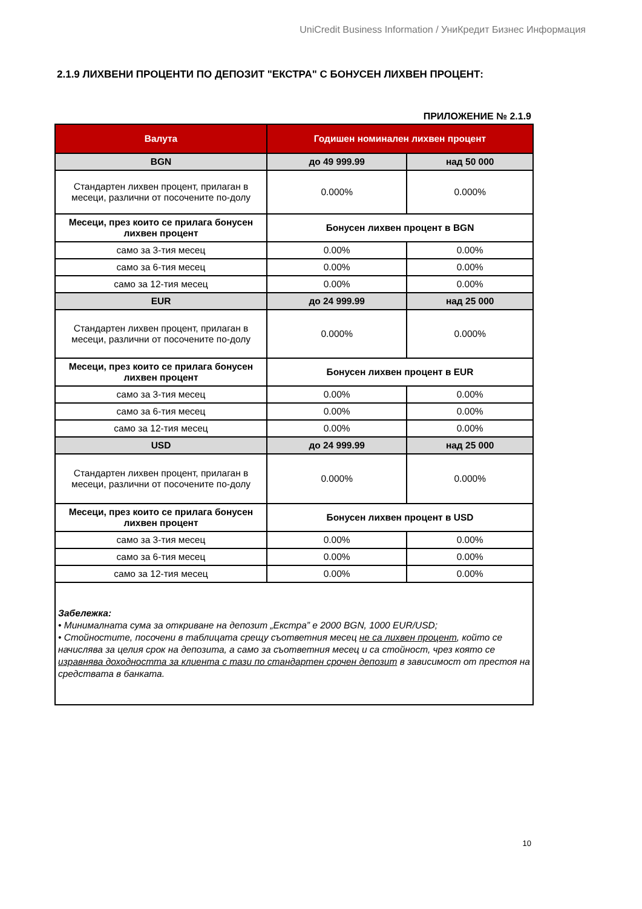UniCredit Business Information / УниКредит Бизнес Информация
2.1.9 ЛИХВЕНИ ПРОЦЕНТИ ПО ДЕПОЗИТ "ЕКСТРА" С БОНУСЕН ЛИХВЕН ПРОЦЕНТ:
ПРИЛОЖЕНИЕ № 2.1.9
| Валута | Годишен номинален лихвен процент | |
| --- | --- | --- |
| BGN | до 49 999.99 | над 50 000 |
| Стандартен лихвен процент, прилаган в месеци, различни от посочените по-долу | 0.000% | 0.000% |
| Месеци, през които се прилага бонусен лихвен процент | Бонусен лихвен процент в BGN | |
| само за 3-тия месец | 0.00% | 0.00% |
| само за 6-тия месец | 0.00% | 0.00% |
| само за 12-тия месец | 0.00% | 0.00% |
| EUR | до 24 999.99 | над 25 000 |
| Стандартен лихвен процент, прилаган в месеци, различни от посочените по-долу | 0.000% | 0.000% |
| Месеци, през които се прилага бонусен лихвен процент | Бонусен лихвен процент в EUR | |
| само за 3-тия месец | 0.00% | 0.00% |
| само за 6-тия месец | 0.00% | 0.00% |
| само за 12-тия месец | 0.00% | 0.00% |
| USD | до 24 999.99 | над 25 000 |
| Стандартен лихвен процент, прилаган в месеци, различни от посочените по-долу | 0.000% | 0.000% |
| Месеци, през които се прилага бонусен лихвен процент | Бонусен лихвен процент в USD | |
| само за 3-тия месец | 0.00% | 0.00% |
| само за 6-тия месец | 0.00% | 0.00% |
| само за 12-тия месец | 0.00% | 0.00% |
| Забележка: • Минималната сума за откриване на депозит „Екстра” е 2000 BGN, 1000 EUR/USD; • Стойностите, посочени в таблицата срещу съответния месец не са лихвен процент , който се начислява за целия срок на депозита, а само за съответния месец и са стойност, чрез която се изравнява доходността за клиента с тази по стандартен срочен депозит в зависимост от престоя на средствата в банката. | | |
10